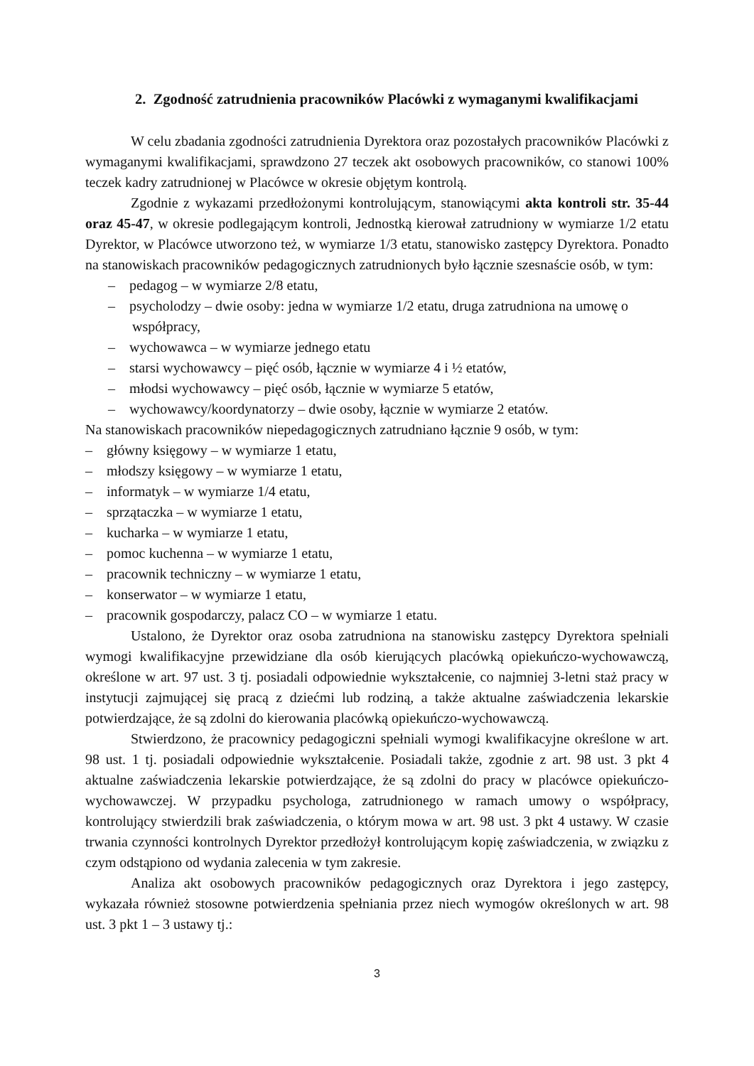2. Zgodność zatrudnienia pracowników Placówki z wymaganymi kwalifikacjami
W celu zbadania zgodności zatrudnienia Dyrektora oraz pozostałych pracowników Placówki z wymaganymi kwalifikacjami, sprawdzono 27 teczek akt osobowych pracowników, co stanowi 100% teczek kadry zatrudnionej w Placówce w okresie objętym kontrolą.
Zgodnie z wykazami przedłożonymi kontrolującym, stanowiącymi akta kontroli str. 35-44 oraz 45-47, w okresie podlegającym kontroli, Jednostką kierował zatrudniony w wymiarze 1/2 etatu Dyrektor, w Placówce utworzono też, w wymiarze 1/3 etatu, stanowisko zastępcy Dyrektora. Ponadto na stanowiskach pracowników pedagogicznych zatrudnionych było łącznie szesnaście osób, w tym:
– pedagog – w wymiarze 2/8 etatu,
– psycholodzy – dwie osoby: jedna w wymiarze 1/2 etatu, druga zatrudniona na umowę o współpracy,
– wychowawca – w wymiarze jednego etatu
– starsi wychowawcy – pięć osób, łącznie w wymiarze 4 i ½ etatów,
– młodsi wychowawcy – pięć osób, łącznie w wymiarze 5 etatów,
– wychowawcy/koordynatorzy – dwie osoby, łącznie w wymiarze 2 etatów.
Na stanowiskach pracowników niepedagogicznych zatrudniano łącznie 9 osób, w tym:
– główny księgowy – w wymiarze 1 etatu,
– młodszy księgowy – w wymiarze 1 etatu,
– informatyk – w wymiarze 1/4 etatu,
– sprzątaczka – w wymiarze 1 etatu,
– kucharka – w wymiarze 1 etatu,
– pomoc kuchenna – w wymiarze 1 etatu,
– pracownik techniczny – w wymiarze 1 etatu,
– konserwator – w wymiarze 1 etatu,
– pracownik gospodarczy, palacz CO – w wymiarze 1 etatu.
Ustalono, że Dyrektor oraz osoba zatrudniona na stanowisku zastępcy Dyrektora spełniali wymogi kwalifikacyjne przewidziane dla osób kierujących placówką opiekuńczo-wychowawczą, określone w art. 97 ust. 3 tj. posiadali odpowiednie wykształcenie, co najmniej 3-letni staż pracy w instytucji zajmującej się pracą z dziećmi lub rodziną, a także aktualne zaświadczenia lekarskie potwierdzające, że są zdolni do kierowania placówką opiekuńczo-wychowawczą.
Stwierdzono, że pracownicy pedagogiczni spełniali wymogi kwalifikacyjne określone w art. 98 ust. 1 tj. posiadali odpowiednie wykształcenie. Posiadali także, zgodnie z art. 98 ust. 3 pkt 4 aktualne zaświadczenia lekarskie potwierdzające, że są zdolni do pracy w placówce opiekuńczo-wychowawczej. W przypadku psychologa, zatrudnionego w ramach umowy o współpracy, kontrolujący stwierdzili brak zaświadczenia, o którym mowa w art. 98 ust. 3 pkt 4 ustawy. W czasie trwania czynności kontrolnych Dyrektor przedłożył kontrolującym kopię zaświadczenia, w związku z czym odstąpiono od wydania zalecenia w tym zakresie.
Analiza akt osobowych pracowników pedagogicznych oraz Dyrektora i jego zastępcy, wykazała również stosowne potwierdzenia spełniania przez niech wymogów określonych w art. 98 ust. 3 pkt 1 – 3 ustawy tj.:
3